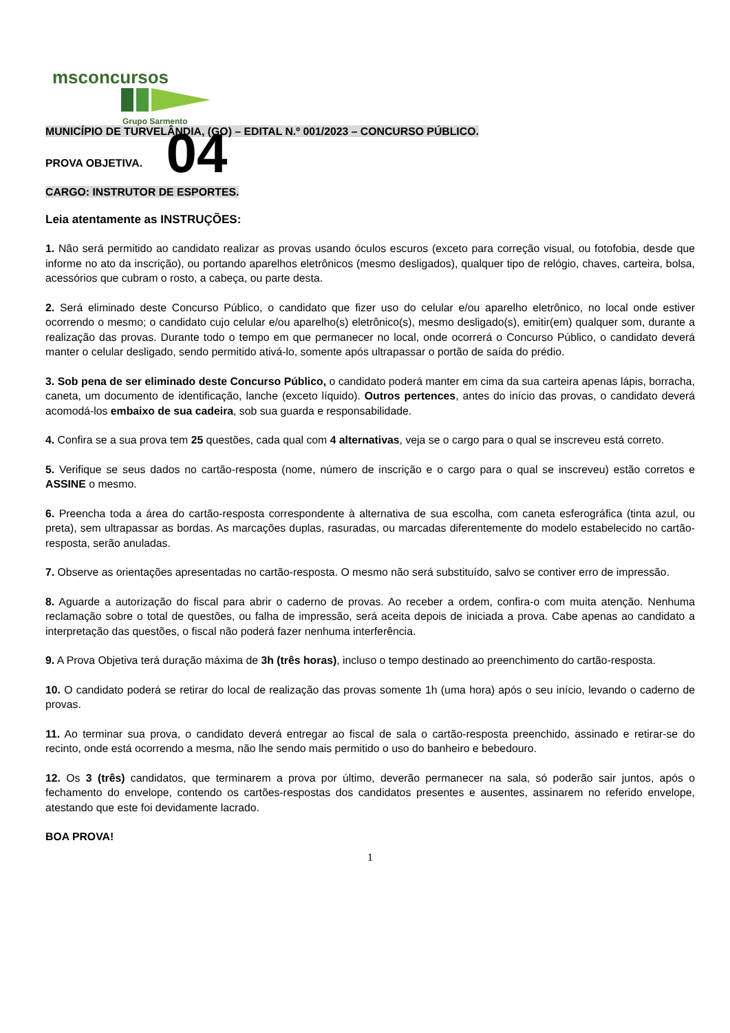msconcursos
Grupo Sarmento
MUNICÍPIO DE TURVELÂNDIA, (GO) – EDITAL N.º 001/2023 – CONCURSO PÚBLICO.
PROVA OBJETIVA. 04
CARGO: INSTRUTOR DE ESPORTES.
Leia atentamente as INSTRUÇÕES:
1. Não será permitido ao candidato realizar as provas usando óculos escuros (exceto para correção visual, ou fotofobia, desde que informe no ato da inscrição), ou portando aparelhos eletrônicos (mesmo desligados), qualquer tipo de relógio, chaves, carteira, bolsa, acessórios que cubram o rosto, a cabeça, ou parte desta.
2. Será eliminado deste Concurso Público, o candidato que fizer uso do celular e/ou aparelho eletrônico, no local onde estiver ocorrendo o mesmo; o candidato cujo celular e/ou aparelho(s) eletrônico(s), mesmo desligado(s), emitir(em) qualquer som, durante a realização das provas. Durante todo o tempo em que permanecer no local, onde ocorrerá o Concurso Público, o candidato deverá manter o celular desligado, sendo permitido ativá-lo, somente após ultrapassar o portão de saída do prédio.
3. Sob pena de ser eliminado deste Concurso Público, o candidato poderá manter em cima da sua carteira apenas lápis, borracha, caneta, um documento de identificação, lanche (exceto líquido). Outros pertences, antes do início das provas, o candidato deverá acomodá-los embaixo de sua cadeira, sob sua guarda e responsabilidade.
4. Confira se a sua prova tem 25 questões, cada qual com 4 alternativas, veja se o cargo para o qual se inscreveu está correto.
5. Verifique se seus dados no cartão-resposta (nome, número de inscrição e o cargo para o qual se inscreveu) estão corretos e ASSINE o mesmo.
6. Preencha toda a área do cartão-resposta correspondente à alternativa de sua escolha, com caneta esferográfica (tinta azul, ou preta), sem ultrapassar as bordas. As marcações duplas, rasuradas, ou marcadas diferentemente do modelo estabelecido no cartão-resposta, serão anuladas.
7. Observe as orientações apresentadas no cartão-resposta. O mesmo não será substituído, salvo se contiver erro de impressão.
8. Aguarde a autorização do fiscal para abrir o caderno de provas. Ao receber a ordem, confira-o com muita atenção. Nenhuma reclamação sobre o total de questões, ou falha de impressão, será aceita depois de iniciada a prova. Cabe apenas ao candidato a interpretação das questões, o fiscal não poderá fazer nenhuma interferência.
9. A Prova Objetiva terá duração máxima de 3h (três horas), incluso o tempo destinado ao preenchimento do cartão-resposta.
10. O candidato poderá se retirar do local de realização das provas somente 1h (uma hora) após o seu início, levando o caderno de provas.
11. Ao terminar sua prova, o candidato deverá entregar ao fiscal de sala o cartão-resposta preenchido, assinado e retirar-se do recinto, onde está ocorrendo a mesma, não lhe sendo mais permitido o uso do banheiro e bebedouro.
12. Os 3 (três) candidatos, que terminarem a prova por último, deverão permanecer na sala, só poderão sair juntos, após o fechamento do envelope, contendo os cartões-respostas dos candidatos presentes e ausentes, assinarem no referido envelope, atestando que este foi devidamente lacrado.
BOA PROVA!
1